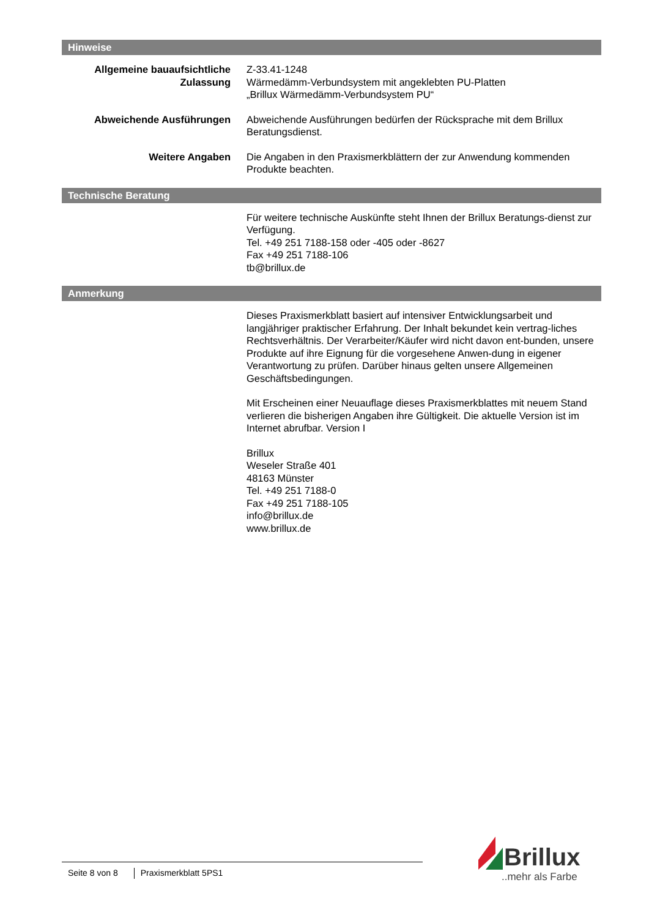Hinweise
Allgemeine bauaufsichtliche Zulassung
Z-33.41-1248
Wärmedämm-Verbundsystem mit angeklebten PU-Platten
„Brillux Wärmedämm-Verbundsystem PU“
Abweichende Ausführungen Abweichende Ausführungen bedürfen der Rücksprache mit dem Brillux Beratungsdienst.
Weitere Angaben Die Angaben in den Praxismerkblättern der zur Anwendung kommenden Produkte beachten.
Technische Beratung
Für weitere technische Auskünfte steht Ihnen der Brillux Beratungs-dienst zur Verfügung.
Tel. +49 251 7188-158 oder -405 oder -8627
Fax +49 251 7188-106
tb@brillux.de
Anmerkung
Dieses Praxismerkblatt basiert auf intensiver Entwicklungsarbeit und langjähriger praktischer Erfahrung. Der Inhalt bekundet kein vertrag-liches Rechtsverhältnis. Der Verarbeiter/Käufer wird nicht davon ent-bunden, unsere Produkte auf ihre Eignung für die vorgesehene Anwen-dung in eigener Verantwortung zu prüfen. Darüber hinaus gelten unsere Allgemeinen Geschäftsbedingungen.
Mit Erscheinen einer Neuauflage dieses Praxismerkblattes mit neuem Stand verlieren die bisherigen Angaben ihre Gültigkeit. Die aktuelle Version ist im Internet abrufbar. Version I
Brillux
Weseler Straße 401
48163 Münster
Tel. +49 251 7188-0
Fax +49 251 7188-105
info@brillux.de
www.brillux.de
Seite 8 von 8 Praxismerkblatt 5PS1
Brillux
..mehr als Farbe